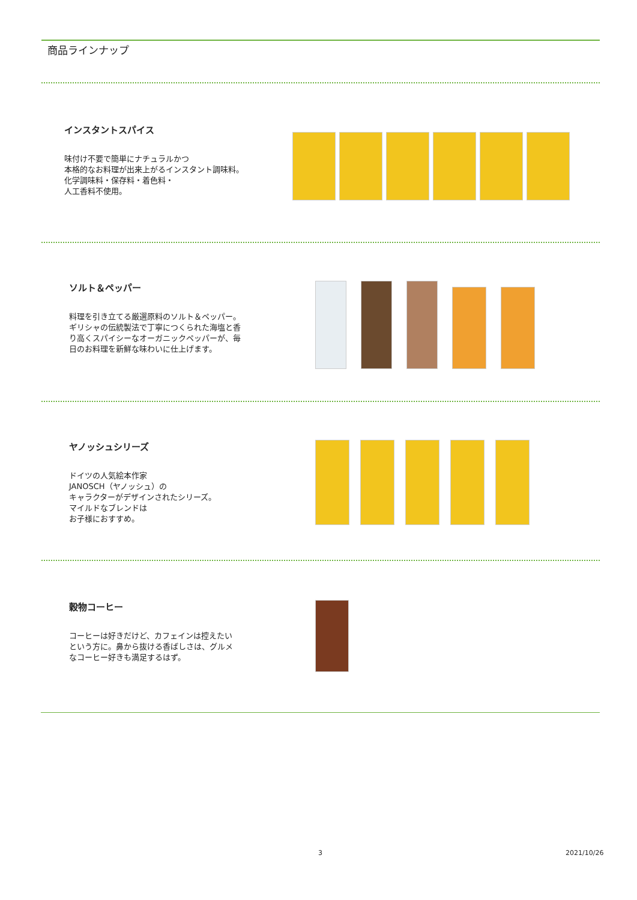商品ラインナップ
インスタントスパイス
味付け不要で簡単にナチュラルかつ
本格的なお料理が出来上がるインスタント調味料。
化学調味料・保存料・着色料・
人工香料不使用。
ソルト＆ペッパー
料理を引き立てる厳選原料のソルト＆ペッパー。
ギリシャの伝統製法で丁寧につくられた海塩と香
り高くスパイシーなオーガニックペッパーが、毎
日のお料理を新鮮な味わいに仕上げます。
ヤノッシュシリーズ
ドイツの人気絵本作家
JANOSCH（ヤノッシュ）の
キャラクターがデザインされたシリーズ。
マイルドなブレンドは
お子様におすすめ。
穀物コーヒー
コーヒーは好きだけど、カフェインは控えたい
という方に。鼻から抜ける香ばしさは、グルメ
なコーヒー好きも満足するはず。
3 2021/10/26